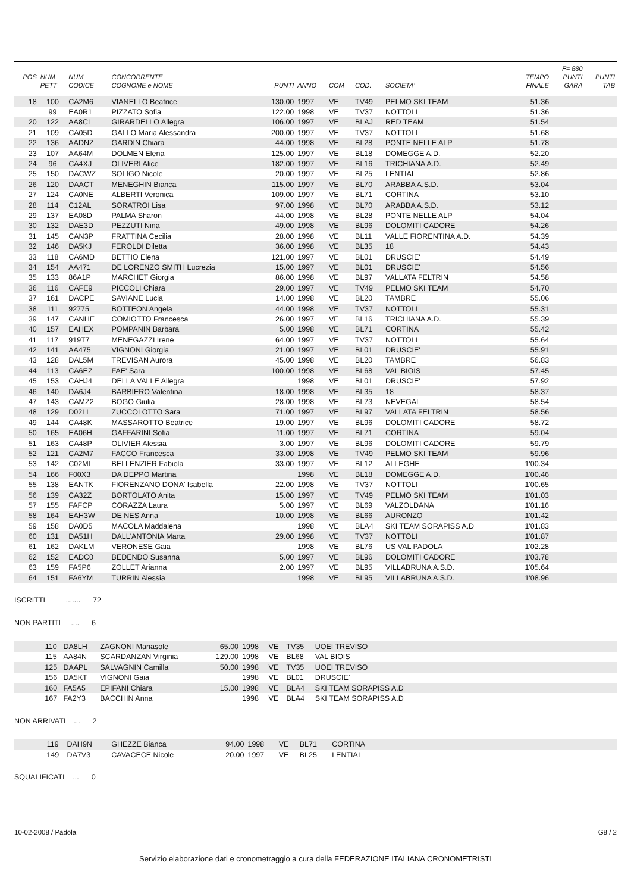| | | | | | | | | | | F= 880 | |
| --- | --- | --- | --- | --- | --- | --- | --- | --- | --- | --- | --- |
| POS | NUM | NUM | CONCORRENTE | | | | | | TEMPO | PUNTI | PUNTI |
| | PETT | CODICE | COGNOME e NOME | PUNTI | ANNO | COM | COD. | SOCIETA' | FINALE | GARA | TAB |
| 18 | 100 | CA2M6 | VIANELLO Beatrice | 130.00 | 1997 | VE | TV49 | PELMO SKI TEAM | 51.36 | | |
| | 99 | EA0R1 | PIZZATO Sofia | 122.00 | 1998 | VE | TV37 | NOTTOLI | 51.36 | | |
| 20 | 122 | AA8CL | GIRARDELLO Allegra | 106.00 | 1997 | VE | BLAJ | RED TEAM | 51.54 | | |
| 21 | 109 | CA05D | GALLO Maria Alessandra | 200.00 | 1997 | VE | TV37 | NOTTOLI | 51.68 | | |
| 22 | 136 | AADNZ | GARDIN Chiara | 44.00 | 1998 | VE | BL28 | PONTE NELLE ALP | 51.78 | | |
| 23 | 107 | AA64M | DOLMEN Elena | 125.00 | 1997 | VE | BL18 | DOMEGGE A.D. | 52.20 | | |
| 24 | 96 | CA4XJ | OLIVERI Alice | 182.00 | 1997 | VE | BL16 | TRICHIANA A.D. | 52.49 | | |
| 25 | 150 | DACWZ | SOLIGO Nicole | 20.00 | 1997 | VE | BL25 | LENTIAI | 52.86 | | |
| 26 | 120 | DAACT | MENEGHIN Bianca | 115.00 | 1997 | VE | BL70 | ARABBA A.S.D. | 53.04 | | |
| 27 | 124 | CA0NE | ALBERTI Veronica | 109.00 | 1997 | VE | BL71 | CORTINA | 53.10 | | |
| 28 | 114 | C12AL | SORATROI Lisa | 97.00 | 1998 | VE | BL70 | ARABBA A.S.D. | 53.12 | | |
| 29 | 137 | EA08D | PALMA Sharon | 44.00 | 1998 | VE | BL28 | PONTE NELLE ALP | 54.04 | | |
| 30 | 132 | DAE3D | PEZZUTI Nina | 49.00 | 1998 | VE | BL96 | DOLOMITI CADORE | 54.26 | | |
| 31 | 145 | CAN3P | FRATTINA Cecilia | 28.00 | 1998 | VE | BL11 | VALLE FIORENTINA A.D. | 54.39 | | |
| 32 | 146 | DA5KJ | FEROLDI Diletta | 36.00 | 1998 | VE | BL35 | 18 | 54.43 | | |
| 33 | 118 | CA6MD | BETTIO Elena | 121.00 | 1997 | VE | BL01 | DRUSCIE' | 54.49 | | |
| 34 | 154 | AA471 | DE LORENZO SMITH Lucrezia | 15.00 | 1997 | VE | BL01 | DRUSCIE' | 54.56 | | |
| 35 | 133 | 86A1P | MARCHET Giorgia | 86.00 | 1998 | VE | BL97 | VALLATA FELTRIN | 54.58 | | |
| 36 | 116 | CAFE9 | PICCOLI Chiara | 29.00 | 1997 | VE | TV49 | PELMO SKI TEAM | 54.70 | | |
| 37 | 161 | DACPE | SAVIANE Lucia | 14.00 | 1998 | VE | BL20 | TAMBRE | 55.06 | | |
| 38 | 111 | 92775 | BOTTEON Angela | 44.00 | 1998 | VE | TV37 | NOTTOLI | 55.31 | | |
| 39 | 147 | CANHE | COMIOTTO Francesca | 26.00 | 1997 | VE | BL16 | TRICHIANA A.D. | 55.39 | | |
| 40 | 157 | EAHEX | POMPANIN Barbara | 5.00 | 1998 | VE | BL71 | CORTINA | 55.42 | | |
| 41 | 117 | 919T7 | MENEGAZZI Irene | 64.00 | 1997 | VE | TV37 | NOTTOLI | 55.64 | | |
| 42 | 141 | AA475 | VIGNONI Giorgia | 21.00 | 1997 | VE | BL01 | DRUSCIE' | 55.91 | | |
| 43 | 128 | DAL5M | TREVISAN Aurora | 45.00 | 1998 | VE | BL20 | TAMBRE | 56.83 | | |
| 44 | 113 | CA6EZ | FAE' Sara | 100.00 | 1998 | VE | BL68 | VAL BIOIS | 57.45 | | |
| 45 | 153 | CAHJ4 | DELLA VALLE Allegra | | 1998 | VE | BL01 | DRUSCIE' | 57.92 | | |
| 46 | 140 | DA6J4 | BARBIERO Valentina | 18.00 | 1998 | VE | BL35 | 18 | 58.37 | | |
| 47 | 143 | CAMZ2 | BOGO Giulia | 28.00 | 1998 | VE | BL73 | NEVEGAL | 58.54 | | |
| 48 | 129 | D02LL | ZUCCOLOTTO Sara | 71.00 | 1997 | VE | BL97 | VALLATA FELTRIN | 58.56 | | |
| 49 | 144 | CA48K | MASSAROTTO Beatrice | 19.00 | 1997 | VE | BL96 | DOLOMITI CADORE | 58.72 | | |
| 50 | 165 | EA06H | GAFFARINI Sofia | 11.00 | 1997 | VE | BL71 | CORTINA | 59.04 | | |
| 51 | 163 | CA48P | OLIVIER Alessia | 3.00 | 1997 | VE | BL96 | DOLOMITI CADORE | 59.79 | | |
| 52 | 121 | CA2M7 | FACCO Francesca | 33.00 | 1998 | VE | TV49 | PELMO SKI TEAM | 59.96 | | |
| 53 | 142 | C02ML | BELLENZIER Fabiola | 33.00 | 1997 | VE | BL12 | ALLEGHE | 1'00.34 | | |
| 54 | 166 | F00X3 | DA DEPPO Martina | | 1998 | VE | BL18 | DOMEGGE A.D. | 1'00.46 | | |
| 55 | 138 | EANTK | FIORENZANO DONA' Isabella | 22.00 | 1998 | VE | TV37 | NOTTOLI | 1'00.65 | | |
| 56 | 139 | CA32Z | BORTOLATO Anita | 15.00 | 1997 | VE | TV49 | PELMO SKI TEAM | 1'01.03 | | |
| 57 | 155 | FAFCP | CORAZZA Laura | 5.00 | 1997 | VE | BL69 | VALZOLDANA | 1'01.16 | | |
| 58 | 164 | EAH3W | DE NES Anna | 10.00 | 1998 | VE | BL66 | AURONZO | 1'01.42 | | |
| 59 | 158 | DA0D5 | MACOLA Maddalena | | 1998 | VE | BLA4 | SKI TEAM SORAPISS A.D | 1'01.83 | | |
| 60 | 131 | DA51H | DALL'ANTONIA Marta | 29.00 | 1998 | VE | TV37 | NOTTOLI | 1'01.87 | | |
| 61 | 162 | DAKLM | VERONESE Gaia | | 1998 | VE | BL76 | US VAL PADOLA | 1'02.28 | | |
| 62 | 152 | EADC0 | BEDENDO Susanna | 5.00 | 1997 | VE | BL96 | DOLOMITI CADORE | 1'03.78 | | |
| 63 | 159 | FA5P6 | ZOLLET Arianna | 2.00 | 1997 | VE | BL95 | VILLABRUNA A.S.D. | 1'05.64 | | |
| 64 | 151 | FA6YM | TURRIN Alessia | | 1998 | VE | BL95 | VILLABRUNA A.S.D. | 1'08.96 | | |
ISCRITTI ....... 72
NON PARTITI .... 6
| | 110 | DA8LH | ZAGNONI Mariasole | 65.00 | 1998 | VE | TV35 | UOEI TREVISO | |
| | 115 | AA84N | SCARDANZAN Virginia | 129.00 | 1998 | VE | BL68 | VAL BIOIS | |
| | 125 | DAAPL | SALVAGNIN Camilla | 50.00 | 1998 | VE | TV35 | UOEI TREVISO | |
| | 156 | DA5KT | VIGNONI Gaia | | 1998 | VE | BL01 | DRUSCIE' | |
| | 160 | FA5A5 | EPIFANI Chiara | 15.00 | 1998 | VE | BLA4 | SKI TEAM SORAPISS A.D | |
| | 167 | FA2Y3 | BACCHIN Anna | | 1998 | VE | BLA4 | SKI TEAM SORAPISS A.D | |
NON ARRIVATI ... 2
| | 119 | DAH9N | GHEZZE Bianca | 94.00 | 1998 | VE | BL71 | CORTINA | |
| | 149 | DA7V3 | CAVACECE Nicole | 20.00 | 1997 | VE | BL25 | LENTIAI | |
SQUALIFICATI ... 0
10-02-2008 / Padola G8 / 2
Servizio elaborazione dati e cronometraggio a cura della FEDERAZIONE ITALIANA CRONOMETRISTI